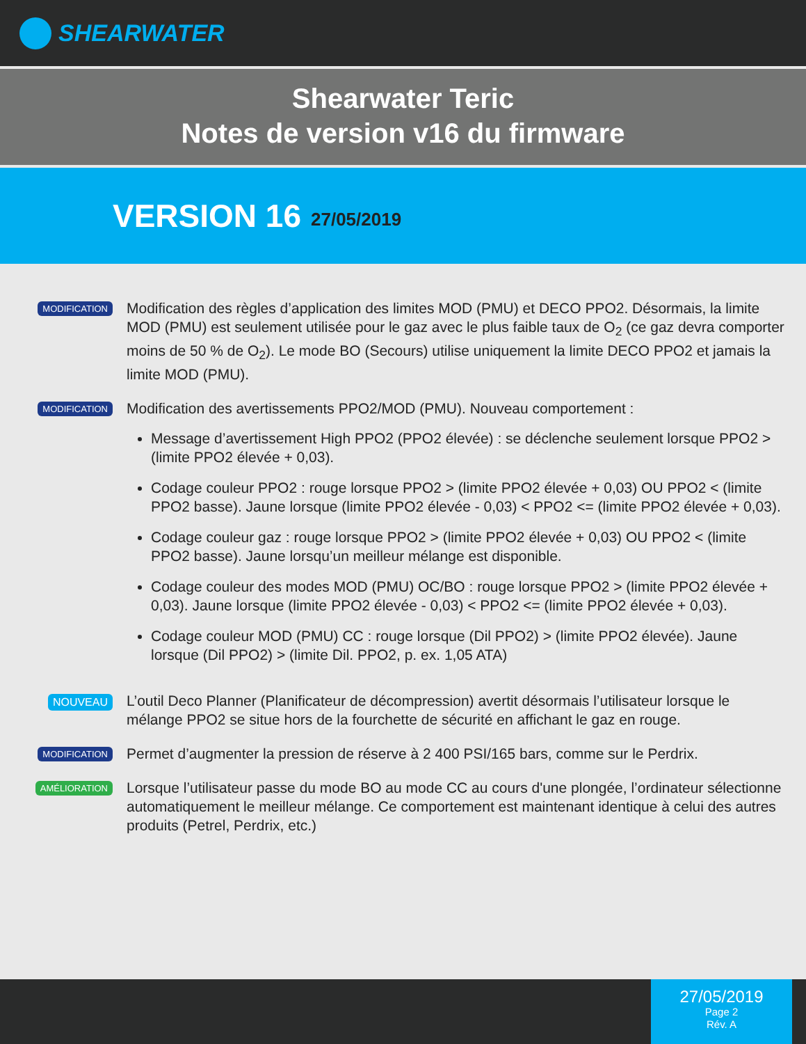SHEARWATER
Shearwater Teric
Notes de version v16 du firmware
VERSION 16 27/05/2019
MODIFICATION
Modification des règles d’application des limites MOD (PMU) et DECO PPO2. Désormais, la limite MOD (PMU) est seulement utilisée pour le gaz avec le plus faible taux de O<sub>2</sub> (ce gaz devra comporter moins de 50 % de O<sub>2</sub>). Le mode BO (Secours) utilise uniquement la limite DECO PPO2 et jamais la limite MOD (PMU).
MODIFICATION
Modification des avertissements PPO2/MOD (PMU). Nouveau comportement :
Message d’avertissement High PPO2 (PPO2 élevée) : se déclenche seulement lorsque PPO2 > (limite PPO2 élevée + 0,03).
Codage couleur PPO2 : rouge lorsque PPO2 > (limite PPO2 élevée + 0,03) OU PPO2 < (limite PPO2 basse). Jaune lorsque (limite PPO2 élevée - 0,03) < PPO2 <= (limite PPO2 élevée + 0,03).
Codage couleur gaz : rouge lorsque PPO2 > (limite PPO2 élevée + 0,03) OU PPO2 < (limite PPO2 basse). Jaune lorsqu’un meilleur mélange est disponible.
Codage couleur des modes MOD (PMU) OC/BO : rouge lorsque PPO2 > (limite PPO2 élevée + 0,03). Jaune lorsque (limite PPO2 élevée - 0,03) < PPO2 <= (limite PPO2 élevée + 0,03).
Codage couleur MOD (PMU) CC : rouge lorsque (Dil PPO2) > (limite PPO2 élevée). Jaune lorsque (Dil PPO2) > (limite Dil. PPO2, p. ex. 1,05 ATA)
NOUVEAU
L’outil Deco Planner (Planificateur de décompression) avertit désormais l’utilisateur lorsque le mélange PPO2 se situe hors de la fourchette de sécurité en affichant le gaz en rouge.
MODIFICATION
Permet d’augmenter la pression de réserve à 2 400 PSI/165 bars, comme sur le Perdrix.
AMÉLIORATION
Lorsque l’utilisateur passe du mode BO au mode CC au cours d'une plongée, l’ordinateur sélectionne automatiquement le meilleur mélange. Ce comportement est maintenant identique à celui des autres produits (Petrel, Perdrix, etc.)
27/05/2019
Page 2
Rév. A